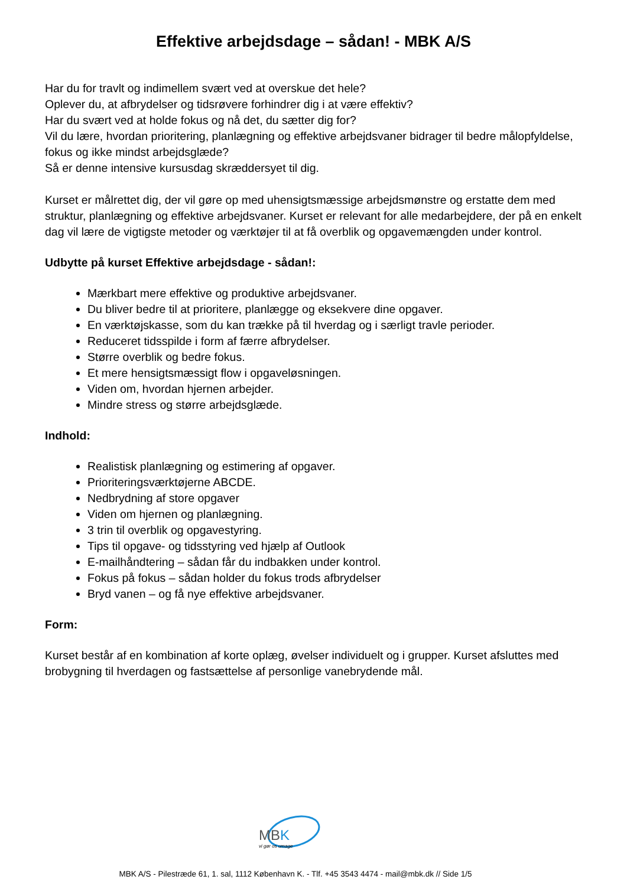Effektive arbejdsdage – sådan! - MBK A/S
Har du for travlt og indimellem svært ved at overskue det hele?
Oplever du, at afbrydelser og tidsrøvere forhindrer dig i at være effektiv?
Har du svært ved at holde fokus og nå det, du sætter dig for?
Vil du lære, hvordan prioritering, planlægning og effektive arbejdsvaner bidrager til bedre målopfyldelse, fokus og ikke mindst arbejdsglæde?
Så er denne intensive kursusdag skræddersyet til dig.
Kurset er målrettet dig, der vil gøre op med uhensigtsmæssige arbejdsmønstre og erstatte dem med struktur, planlægning og effektive arbejdsvaner. Kurset er relevant for alle medarbejdere, der på en enkelt dag vil lære de vigtigste metoder og værktøjer til at få overblik og opgavemængden under kontrol.
Udbytte på kurset Effektive arbejdsdage - sådan!:
Mærkbart mere effektive og produktive arbejdsvaner.
Du bliver bedre til at prioritere, planlægge og eksekvere dine opgaver.
En værktøjskasse, som du kan trække på til hverdag og i særligt travle perioder.
Reduceret tidsspilde i form af færre afbrydelser.
Større overblik og bedre fokus.
Et mere hensigtsmæssigt flow i opgaveløsningen.
Viden om, hvordan hjernen arbejder.
Mindre stress og større arbejdsglæde.
Indhold:
Realistisk planlægning og estimering af opgaver.
Prioriteringsværktøjerne ABCDE.
Nedbrydning af store opgaver
Viden om hjernen og planlægning.
3 trin til overblik og opgavestyring.
Tips til opgave- og tidsstyring ved hjælp af Outlook
E-mailhåndtering – sådan får du indbakken under kontrol.
Fokus på fokus – sådan holder du fokus trods afbrydelser
Bryd vanen – og få nye effektive arbejdsvaner.
Form:
Kurset består af en kombination af korte oplæg, øvelser individuelt og i grupper. Kurset afsluttes med brobygning til hverdagen og fastsættelse af personlige vanebrydende mål.
MBK
vi gør os umage
MBK A/S - Pilestræde 61, 1. sal, 1112 København K. - Tlf. +45 3543 4474 - mail@mbk.dk // Side 1/5